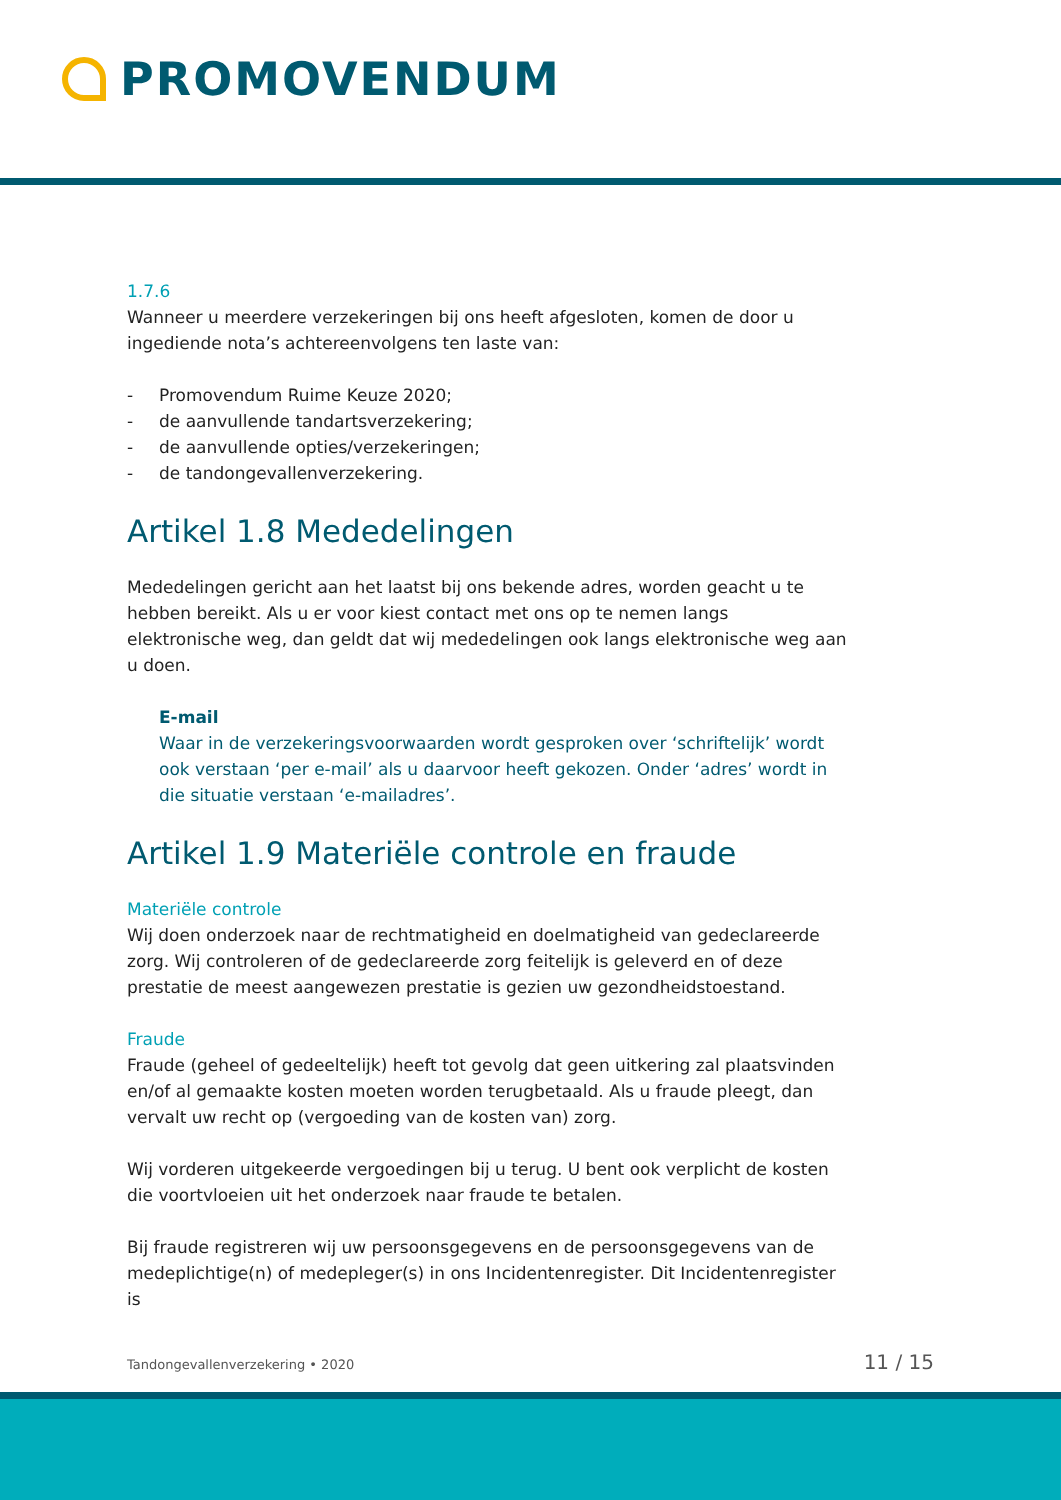PROMOVENDUM
1.7.6
Wanneer u meerdere verzekeringen bij ons heeft afgesloten, komen de door u ingediende nota’s achtereenvolgens ten laste van:
- Promovendum Ruime Keuze 2020;
- de aanvullende tandartsverzekering;
- de aanvullende opties/verzekeringen;
- de tandongevallenverzekering.
Artikel 1.8 Mededelingen
Mededelingen gericht aan het laatst bij ons bekende adres, worden geacht u te hebben bereikt. Als u er voor kiest contact met ons op te nemen langs elektronische weg, dan geldt dat wij mededelingen ook langs elektronische weg aan u doen.
E-mail
Waar in de verzekeringsvoorwaarden wordt gesproken over ‘schriftelijk’ wordt ook verstaan ‘per e-mail’ als u daarvoor heeft gekozen. Onder ‘adres’ wordt in die situatie verstaan ‘e-mailadres’.
Artikel 1.9 Materiële controle en fraude
Materiële controle
Wij doen onderzoek naar de rechtmatigheid en doelmatigheid van gedeclareerde zorg. Wij controleren of de gedeclareerde zorg feitelijk is geleverd en of deze prestatie de meest aangewezen prestatie is gezien uw gezondheidstoestand.
Fraude
Fraude (geheel of gedeeltelijk) heeft tot gevolg dat geen uitkering zal plaatsvinden en/of al gemaakte kosten moeten worden terugbetaald. Als u fraude pleegt, dan vervalt uw recht op (vergoeding van de kosten van) zorg.
Wij vorderen uitgekeerde vergoedingen bij u terug. U bent ook verplicht de kosten die voortvloeien uit het onderzoek naar fraude te betalen.
Bij fraude registreren wij uw persoonsgegevens en de persoonsgegevens van de medeplichtige(n) of medepleger(s) in ons Incidentenregister. Dit Incidentenregister is
Tandongevallenverzekering • 2020 11 / 15